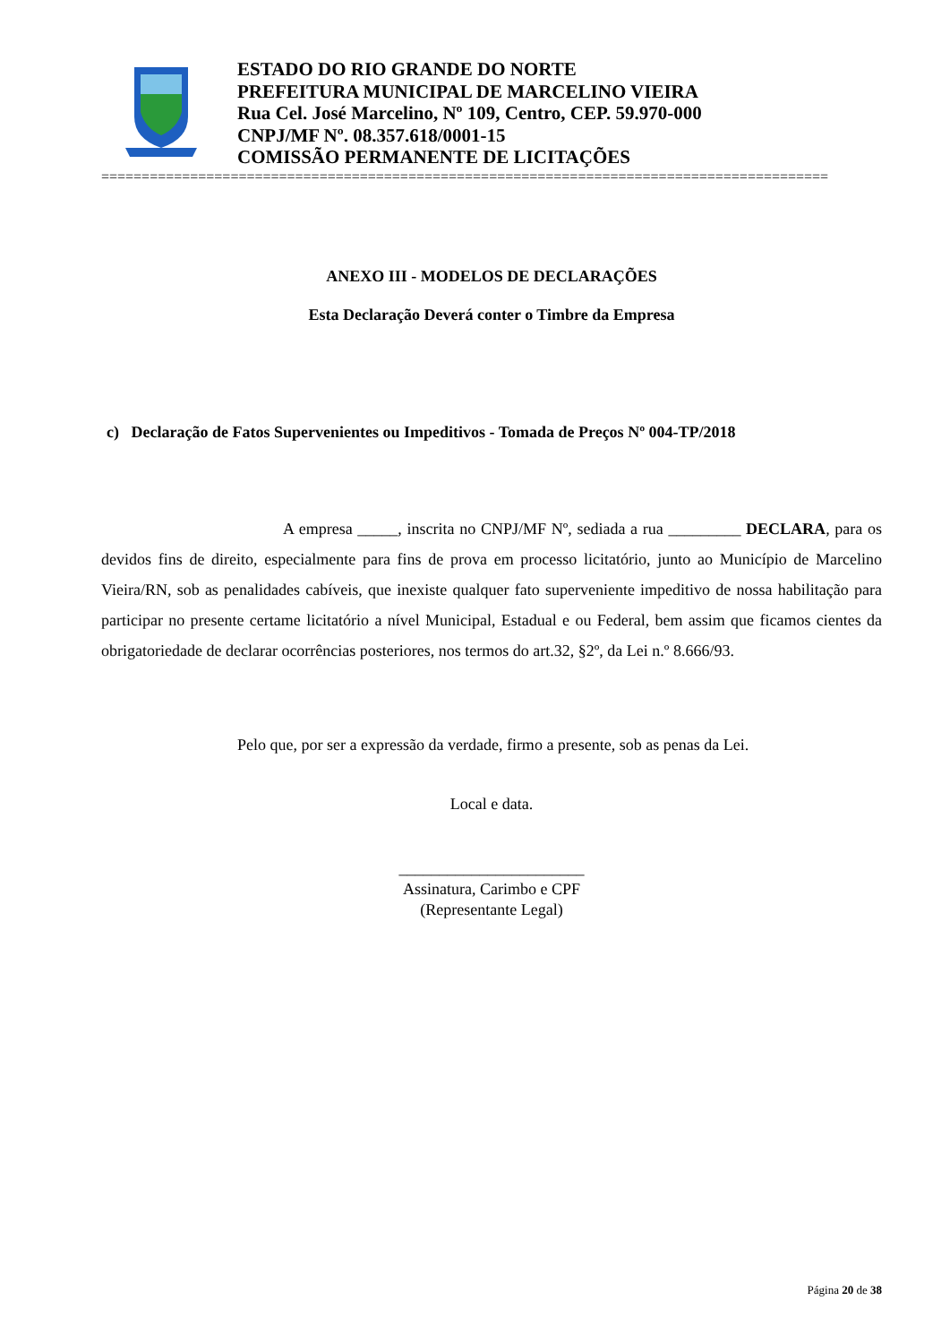ESTADO DO RIO GRANDE DO NORTE
PREFEITURA MUNICIPAL DE MARCELINO VIEIRA
Rua Cel. José Marcelino, Nº 109, Centro, CEP. 59.970-000
CNPJ/MF Nº. 08.357.618/0001-15
COMISSÃO PERMANENTE DE LICITAÇÕES
==========================================================================================
ANEXO III - MODELOS DE DECLARAÇÕES
Esta Declaração Deverá conter o Timbre da Empresa
c) Declaração de Fatos Supervenientes ou Impeditivos - Tomada de Preços Nº 004-TP/2018
A empresa _____, inscrita no CNPJ/MF Nº, sediada a rua _________ DECLARA, para os devidos fins de direito, especialmente para fins de prova em processo licitatório, junto ao Município de Marcelino Vieira/RN, sob as penalidades cabíveis, que inexiste qualquer fato superveniente impeditivo de nossa habilitação para participar no presente certame licitatório a nível Municipal, Estadual e ou Federal, bem assim que ficamos cientes da obrigatoriedade de declarar ocorrências posteriores, nos termos do art.32, §2º, da Lei n.º 8.666/93.
Pelo que, por ser a expressão da verdade, firmo a presente, sob as penas da Lei.
Local e data.
_______________________
Assinatura, Carimbo e CPF
(Representante Legal)
Página 20 de 38